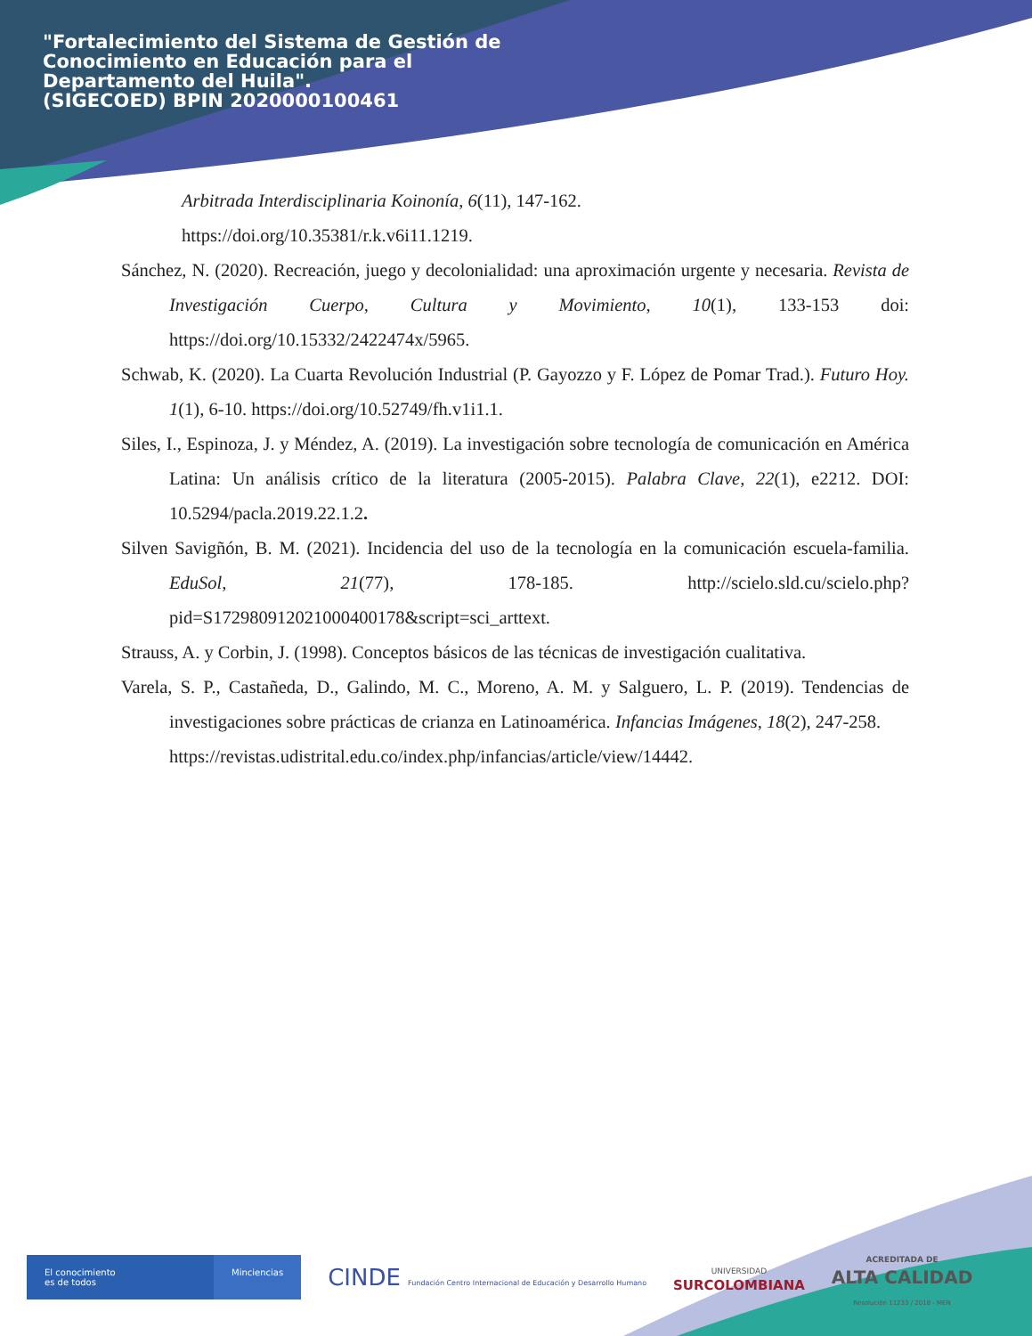"Fortalecimiento del Sistema de Gestión de
Conocimiento en Educación para el
Departamento del Huila".
(SIGECOED) BPIN 2020000100461
Arbitrada Interdisciplinaria Koinonía, 6(11), 147-162.
https://doi.org/10.35381/r.k.v6i11.1219.
Sánchez, N. (2020). Recreación, juego y decolonialidad: una aproximación urgente y necesaria. Revista de Investigación Cuerpo, Cultura y Movimiento, 10(1), 133-153 doi: https://doi.org/10.15332/2422474x/5965.
Schwab, K. (2020). La Cuarta Revolución Industrial (P. Gayozzo y F. López de Pomar Trad.). Futuro Hoy. 1(1), 6-10. https://doi.org/10.52749/fh.v1i1.1.
Siles, I., Espinoza, J. y Méndez, A. (2019). La investigación sobre tecnología de comunicación en América Latina: Un análisis crítico de la literatura (2005-2015). Palabra Clave, 22(1), e2212. DOI: 10.5294/pacla.2019.22.1.2.
Silven Savigñón, B. M. (2021). Incidencia del uso de la tecnología en la comunicación escuela-familia. EduSol, 21(77), 178-185. http://scielo.sld.cu/scielo.php?pid=S172980912021000400178&script=sci_arttext.
Strauss, A. y Corbin, J. (1998). Conceptos básicos de las técnicas de investigación cualitativa.
Varela, S. P., Castañeda, D., Galindo, M. C., Moreno, A. M. y Salguero, L. P. (2019). Tendencias de investigaciones sobre prácticas de crianza en Latinoamérica. Infancias Imágenes, 18(2), 247-258.
https://revistas.udistrital.edu.co/index.php/infancias/article/view/14442.
El conocimiento
es de todos
Minciencias
CINDE Fundación Centro Internacional de Educación y Desarrollo Humano
UNIVERSIDAD
SURCOLOMBIANA
ACREDITADA DE
ALTA CALIDAD
Resolución 11233 / 2018 - MEN